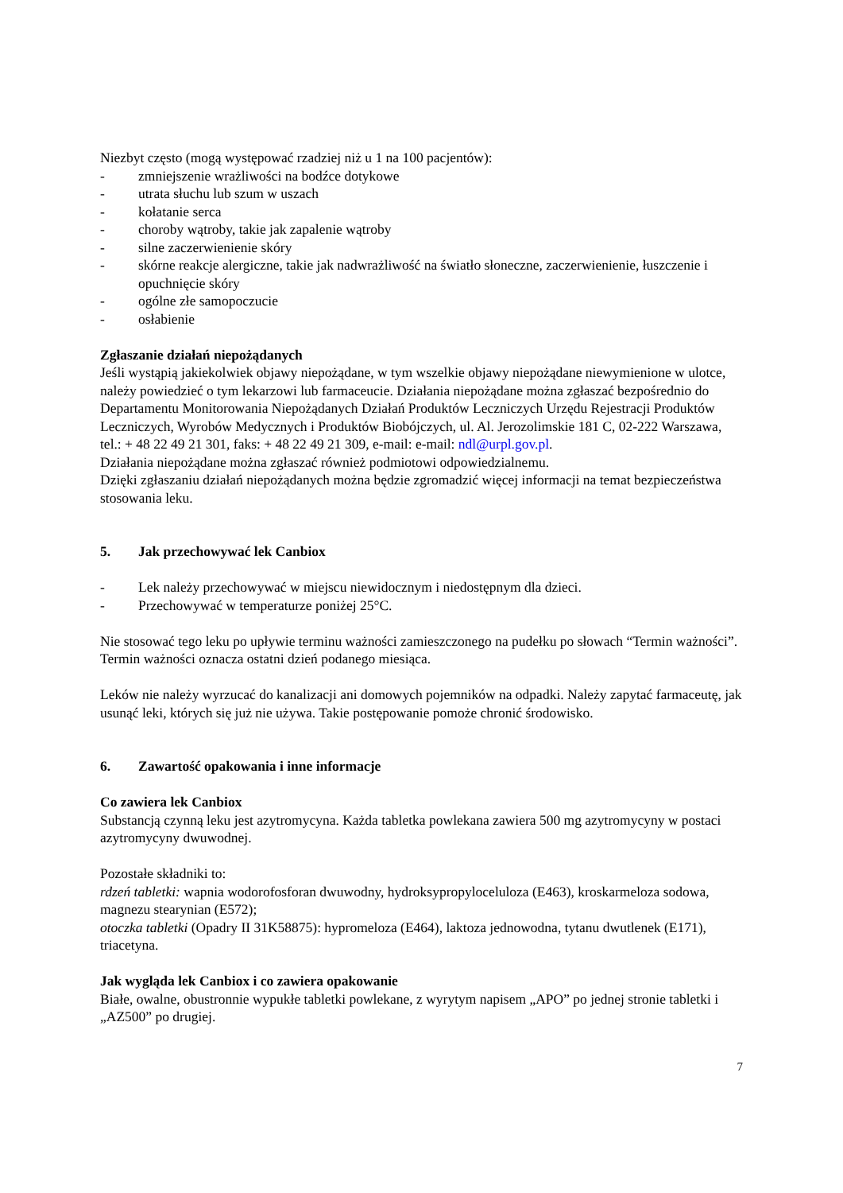Niezbyt często (mogą występować rzadziej niż u 1 na 100 pacjentów):
- zmniejszenie wrażliwości na bodźce dotykowe
- utrata słuchu lub szum w uszach
- kołatanie serca
- choroby wątroby, takie jak zapalenie wątroby
- silne zaczerwienienie skóry
- skórne reakcje alergiczne, takie jak nadwrażliwość na światło słoneczne, zaczerwienienie, łuszczenie i opuchnięcie skóry
- ogólne złe samopoczucie
- osłabienie
Zgłaszanie działań niepożądanych
Jeśli wystąpią jakiekolwiek objawy niepożądane, w tym wszelkie objawy niepożądane niewymienione w ulotce, należy powiedzieć o tym lekarzowi lub farmaceucie. Działania niepożądane można zgłaszać bezpośrednio do Departamentu Monitorowania Niepożądanych Działań Produktów Leczniczych Urzędu Rejestracji Produktów Leczniczych, Wyrobów Medycznych i Produktów Biobójczych, ul. Al. Jerozolimskie 181 C, 02-222 Warszawa, tel.: + 48 22 49 21 301, faks: + 48 22 49 21 309, e-mail: e-mail: ndl@urpl.gov.pl.
Działania niepożądane można zgłaszać również podmiotowi odpowiedzialnemu.
Dzięki zgłaszaniu działań niepożądanych można będzie zgromadzić więcej informacji na temat bezpieczeństwa stosowania leku.
5. Jak przechowywać lek Canbiox
- Lek należy przechowywać w miejscu niewidocznym i niedostępnym dla dzieci.
- Przechowywać w temperaturze poniżej 25°C.
Nie stosować tego leku po upływie terminu ważności zamieszczonego na pudełku po słowach “Termin ważności”. Termin ważności oznacza ostatni dzień podanego miesiąca.
Leków nie należy wyrzucać do kanalizacji ani domowych pojemników na odpadki. Należy zapytać farmaceutę, jak usunąć leki, których się już nie używa. Takie postępowanie pomoże chronić środowisko.
6. Zawartość opakowania i inne informacje
Co zawiera lek Canbiox
Substancją czynną leku jest azytromycyna. Każda tabletka powlekana zawiera 500 mg azytromycyny w postaci azytromycyny dwuwodnej.
Pozostałe składniki to:
rdzeń tabletki: wapnia wodorofosforan dwuwodny, hydroksypropyloceluloza (E463), kroskarmeloza sodowa, magnezu stearynian (E572);
otoczka tabletki (Opadry II 31K58875): hypromeloza (E464), laktoza jednowodna, tytanu dwutlenek (E171), triacetyna.
Jak wygląda lek Canbiox i co zawiera opakowanie
Białe, owalne, obustronnie wypukłe tabletki powlekane, z wyrytym napisem „APO” po jednej stronie tabletki i „AZ500” po drugiej.
7